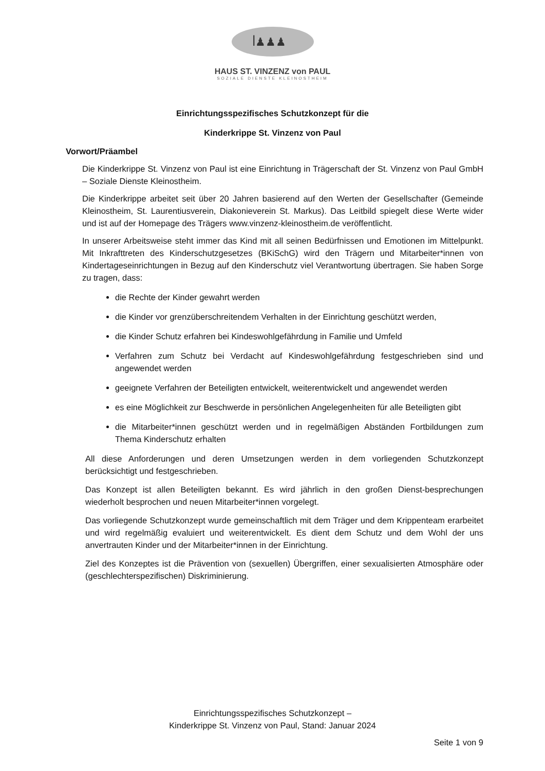ꟾ♟♟♟
HAUS ST. VINZENZ von PAUL
SOZIALE DIENSTE KLEINOSTHEIM
Einrichtungsspezifisches Schutzkonzept für die
Kinderkrippe St. Vinzenz von Paul
Vorwort/Präambel
Die Kinderkrippe St. Vinzenz von Paul ist eine Einrichtung in Trägerschaft der St. Vinzenz von Paul GmbH – Soziale Dienste Kleinostheim.
Die Kinderkrippe arbeitet seit über 20 Jahren basierend auf den Werten der Gesellschafter (Gemeinde Kleinostheim, St. Laurentiusverein, Diakonieverein St. Markus). Das Leitbild spiegelt diese Werte wider und ist auf der Homepage des Trägers www.vinzenz-kleinostheim.de veröffentlicht.
In unserer Arbeitsweise steht immer das Kind mit all seinen Bedürfnissen und Emotionen im Mittelpunkt. Mit Inkrafttreten des Kinderschutzgesetzes (BKiSchG) wird den Trägern und Mitarbeiter*innen von Kindertageseinrichtungen in Bezug auf den Kinderschutz viel Verantwortung übertragen. Sie haben Sorge zu tragen, dass:
die Rechte der Kinder gewahrt werden
die Kinder vor grenzüberschreitendem Verhalten in der Einrichtung geschützt werden,
die Kinder Schutz erfahren bei Kindeswohlgefährdung in Familie und Umfeld
Verfahren zum Schutz bei Verdacht auf Kindeswohlgefährdung festgeschrieben sind und angewendet werden
geeignete Verfahren der Beteiligten entwickelt, weiterentwickelt und angewendet werden
es eine Möglichkeit zur Beschwerde in persönlichen Angelegenheiten für alle Beteiligten gibt
die Mitarbeiter*innen geschützt werden und in regelmäßigen Abständen Fortbildungen zum Thema Kinderschutz erhalten
All diese Anforderungen und deren Umsetzungen werden in dem vorliegenden Schutzkonzept berücksichtigt und festgeschrieben.
Das Konzept ist allen Beteiligten bekannt. Es wird jährlich in den großen Dienst-besprechungen wiederholt besprochen und neuen Mitarbeiter*innen vorgelegt.
Das vorliegende Schutzkonzept wurde gemeinschaftlich mit dem Träger und dem Krippenteam erarbeitet und wird regelmäßig evaluiert und weiterentwickelt. Es dient dem Schutz und dem Wohl der uns anvertrauten Kinder und der Mitarbeiter*innen in der Einrichtung.
Ziel des Konzeptes ist die Prävention von (sexuellen) Übergriffen, einer sexualisierten Atmosphäre oder (geschlechterspezifischen) Diskriminierung.
Einrichtungsspezifisches Schutzkonzept –
Kinderkrippe St. Vinzenz von Paul, Stand: Januar 2024
Seite 1 von 9